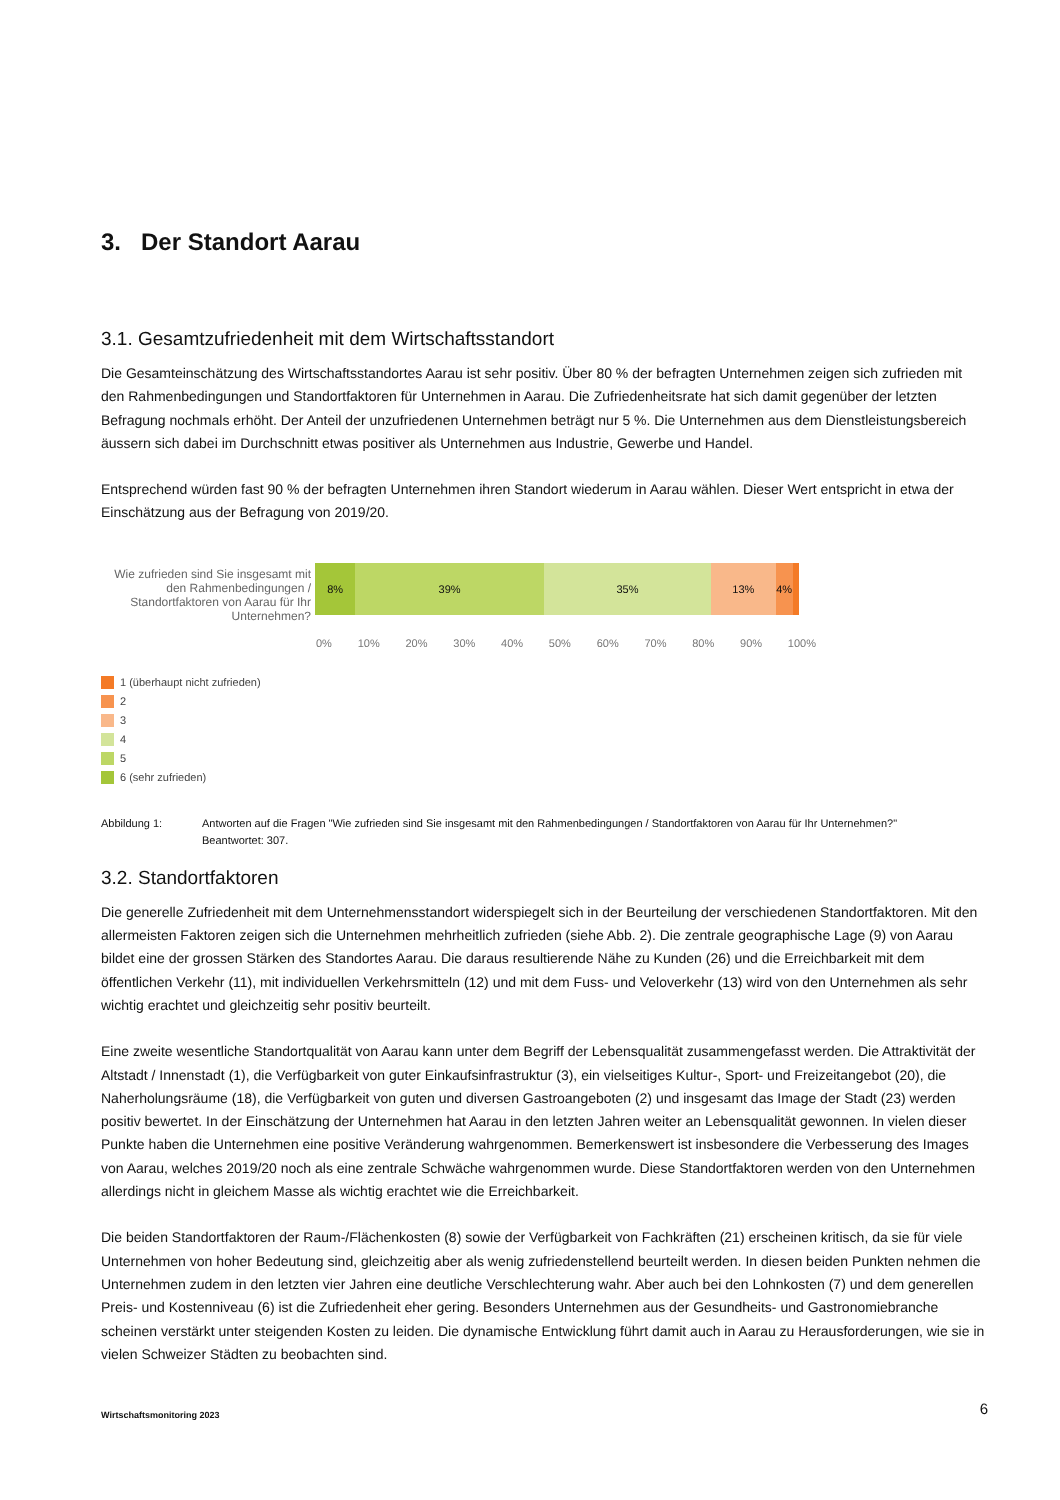3. Der Standort Aarau
3.1. Gesamtzufriedenheit mit dem Wirtschaftsstandort
Die Gesamteinschätzung des Wirtschaftsstandortes Aarau ist sehr positiv. Über 80 % der befragten Unternehmen zeigen sich zufrieden mit den Rahmenbedingungen und Standortfaktoren für Unternehmen in Aarau. Die Zufriedenheitsrate hat sich damit gegenüber der letzten Befragung nochmals erhöht. Der Anteil der unzufriedenen Unternehmen beträgt nur 5 %. Die Unternehmen aus dem Dienstleistungsbereich äussern sich dabei im Durchschnitt etwas positiver als Unternehmen aus Industrie, Gewerbe und Handel.
Entsprechend würden fast 90 % der befragten Unternehmen ihren Standort wiederum in Aarau wählen. Dieser Wert entspricht in etwa der Einschätzung aus der Befragung von 2019/20.
Wie zufrieden sind Sie insgesamt mit den Rahmenbedingungen / Standortfaktoren von Aarau für Ihr Unternehmen?
8% 39% 35% 13% 4%
0% 10% 20% 30% 40% 50% 60% 70% 80% 90% 100%
1 (überhaupt nicht zufrieden)
2
3
4
5
6 (sehr zufrieden)
Abbildung 1: Antworten auf die Fragen "Wie zufrieden sind Sie insgesamt mit den Rahmenbedingungen / Standortfaktoren von Aarau für Ihr Unternehmen?"
Beantwortet: 307.
3.2. Standortfaktoren
Die generelle Zufriedenheit mit dem Unternehmensstandort widerspiegelt sich in der Beurteilung der verschiedenen Standortfaktoren. Mit den allermeisten Faktoren zeigen sich die Unternehmen mehrheitlich zufrieden (siehe Abb. 2). Die zentrale geographische Lage (9) von Aarau bildet eine der grossen Stärken des Standortes Aarau. Die daraus resultierende Nähe zu Kunden (26) und die Erreichbarkeit mit dem öffentlichen Verkehr (11), mit individuellen Verkehrsmitteln (12) und mit dem Fuss- und Veloverkehr (13) wird von den Unternehmen als sehr wichtig erachtet und gleichzeitig sehr positiv beurteilt.
Eine zweite wesentliche Standortqualität von Aarau kann unter dem Begriff der Lebensqualität zusammengefasst werden. Die Attraktivität der Altstadt / Innenstadt (1), die Verfügbarkeit von guter Einkaufsinfrastruktur (3), ein vielseitiges Kultur-, Sport- und Freizeitangebot (20), die Naherholungsräume (18), die Verfügbarkeit von guten und diversen Gastroangeboten (2) und insgesamt das Image der Stadt (23) werden positiv bewertet. In der Einschätzung der Unternehmen hat Aarau in den letzten Jahren weiter an Lebensqualität gewonnen. In vielen dieser Punkte haben die Unternehmen eine positive Veränderung wahrgenommen. Bemerkenswert ist insbesondere die Verbesserung des Images von Aarau, welches 2019/20 noch als eine zentrale Schwäche wahrgenommen wurde. Diese Standortfaktoren werden von den Unternehmen allerdings nicht in gleichem Masse als wichtig erachtet wie die Erreichbarkeit.
Die beiden Standortfaktoren der Raum-/Flächenkosten (8) sowie der Verfügbarkeit von Fachkräften (21) erscheinen kritisch, da sie für viele Unternehmen von hoher Bedeutung sind, gleichzeitig aber als wenig zufriedenstellend beurteilt werden. In diesen beiden Punkten nehmen die Unternehmen zudem in den letzten vier Jahren eine deutliche Verschlechterung wahr. Aber auch bei den Lohnkosten (7) und dem generellen Preis- und Kostenniveau (6) ist die Zufriedenheit eher gering. Besonders Unternehmen aus der Gesundheits- und Gastronomiebranche scheinen verstärkt unter steigenden Kosten zu leiden. Die dynamische Entwicklung führt damit auch in Aarau zu Herausforderungen, wie sie in vielen Schweizer Städten zu beobachten sind.
Wirtschaftsmonitoring 2023 6